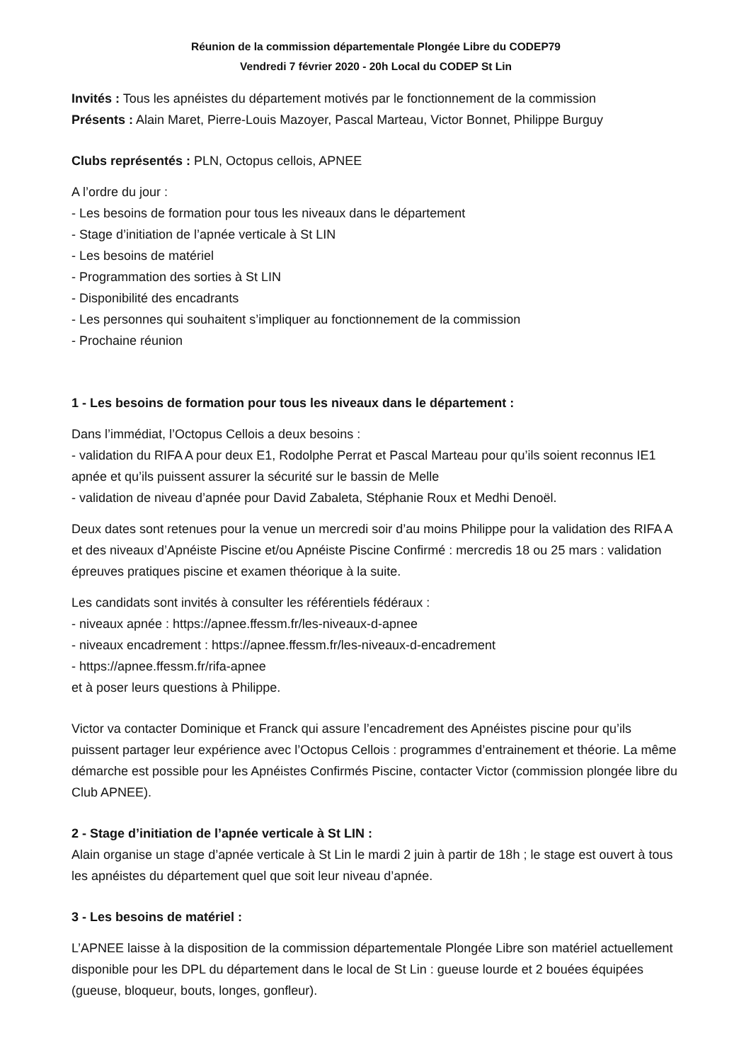Réunion de la commission départementale Plongée Libre du CODEP79
Vendredi 7 février 2020 - 20h Local du CODEP St Lin
Invités : Tous les apnéistes du département motivés par le fonctionnement de la commission
Présents : Alain Maret, Pierre-Louis Mazoyer, Pascal Marteau, Victor Bonnet, Philippe Burguy
Clubs représentés : PLN, Octopus cellois, APNEE
A l’ordre du jour :
- Les besoins de formation pour tous les niveaux dans le département
- Stage d’initiation de l’apnée verticale à St LIN
- Les besoins de matériel
- Programmation des sorties à St LIN
- Disponibilité des encadrants
- Les personnes qui souhaitent s’impliquer au fonctionnement de la commission
- Prochaine réunion
1 - Les besoins de formation pour tous les niveaux dans le département :
Dans l’immédiat, l’Octopus Cellois a deux besoins :
- validation du RIFA A pour deux E1, Rodolphe Perrat et Pascal Marteau pour qu’ils soient reconnus IE1 apnée et qu’ils puissent assurer la sécurité sur le bassin de Melle
- validation de niveau d’apnée pour David Zabaleta, Stéphanie Roux et Medhi Denoël.
Deux dates sont retenues pour la venue un mercredi soir d’au moins Philippe pour la validation des RIFA A et des niveaux d’Apnéiste Piscine et/ou Apnéiste Piscine Confirmé : mercredis 18 ou 25 mars : validation épreuves pratiques piscine et examen théorique à la suite.
Les candidats sont invités à consulter les référentiels fédéraux :
- niveaux apnée : https://apnee.ffessm.fr/les-niveaux-d-apnee
- niveaux encadrement : https://apnee.ffessm.fr/les-niveaux-d-encadrement
- https://apnee.ffessm.fr/rifa-apnee
et à poser leurs questions à Philippe.
Victor va contacter Dominique et Franck qui assure l’encadrement des Apnéistes piscine pour qu’ils puissent partager leur expérience avec l’Octopus Cellois : programmes d’entrainement et théorie. La même démarche est possible pour les Apnéistes Confirmés Piscine, contacter Victor (commission plongée libre du Club APNEE).
2 - Stage d’initiation de l’apnée verticale à St LIN :
Alain organise un stage d’apnée verticale à St Lin le mardi 2 juin à partir de 18h ; le stage est ouvert à tous les apnéistes du département quel que soit leur niveau d’apnée.
3 - Les besoins de matériel :
L’APNEE laisse à la disposition de la commission départementale Plongée Libre son matériel actuellement disponible pour les DPL du département dans le local de St Lin : gueuse lourde et 2 bouées équipées (gueuse, bloqueur, bouts, longes, gonfleur).